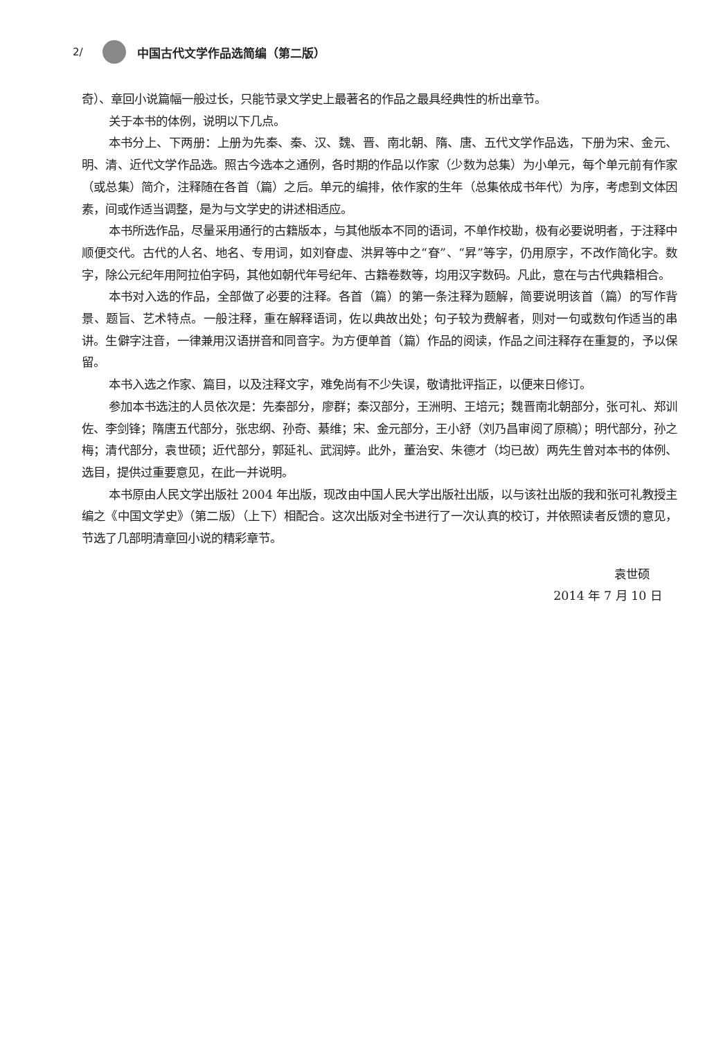2/ 中国古代文学作品选简编（第二版）
奇）、章回小说篇幅一般过长，只能节录文学史上最著名的作品之最具经典性的析出章节。
关于本书的体例，说明以下几点。
本书分上、下两册：上册为先秦、秦、汉、魏、晋、南北朝、隋、唐、五代文学作品选，下册为宋、金元、明、清、近代文学作品选。照古今选本之通例，各时期的作品以作家（少数为总集）为小单元，每个单元前有作家（或总集）简介，注释随在各首（篇）之后。单元的编排，依作家的生年（总集依成书年代）为序，考虑到文体因素，间或作适当调整，是为与文学史的讲述相适应。
本书所选作品，尽量采用通行的古籍版本，与其他版本不同的语词，不单作校勘，极有必要说明者，于注释中顺便交代。古代的人名、地名、专用词，如刘眘虚、洪昇等中之“眘”、“昇”等字，仍用原字，不改作简化字。数字，除公元纪年用阿拉伯字码，其他如朝代年号纪年、古籍卷数等，均用汉字数码。凡此，意在与古代典籍相合。
本书对入选的作品，全部做了必要的注释。各首（篇）的第一条注释为题解，简要说明该首（篇）的写作背景、题旨、艺术特点。一般注释，重在解释语词，佐以典故出处；句子较为费解者，则对一句或数句作适当的串讲。生僻字注音，一律兼用汉语拼音和同音字。为方便单首（篇）作品的阅读，作品之间注释存在重复的，予以保留。
本书入选之作家、篇目，以及注释文字，难免尚有不少失误，敬请批评指正，以便来日修订。
参加本书选注的人员依次是：先秦部分，廖群；秦汉部分，王洲明、王培元；魏晋南北朝部分，张可礼、郑训佐、李剑锋；隋唐五代部分，张忠纲、孙奇、綦维；宋、金元部分，王小舒（刘乃昌审阅了原稿）；明代部分，孙之梅；清代部分，袁世硕；近代部分，郭延礼、武润婷。此外，董治安、朱德才（均已故）两先生曾对本书的体例、选目，提供过重要意见，在此一并说明。
本书原由人民文学出版社 2004 年出版，现改由中国人民大学出版社出版，以与该社出版的我和张可礼教授主编之《中国文学史》（第二版）（上下）相配合。这次出版对全书进行了一次认真的校订，并依照读者反馈的意见，节选了几部明清章回小说的精彩章节。
袁世硕
2014 年 7 月 10 日